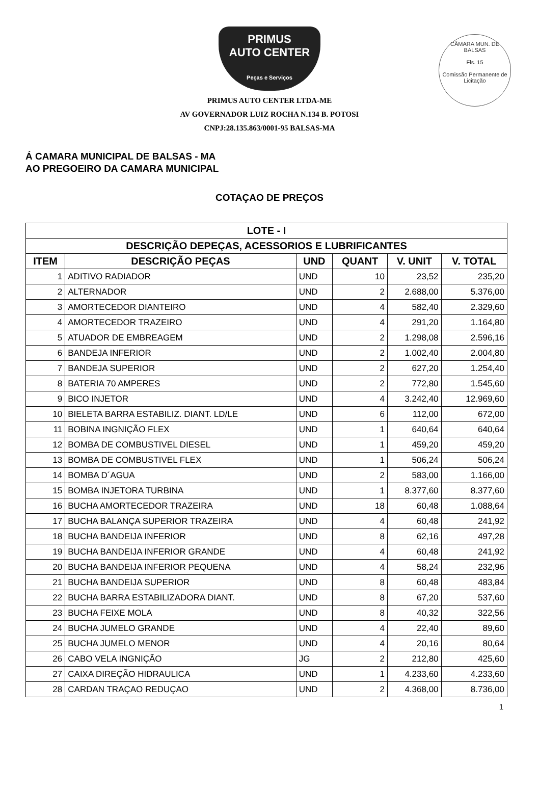CÂMARA MUN. DE BALSAS
Fls. 15
Comissão Permanente de Licitação
PRIMUS
AUTO CENTER
Peças e Serviços
PRIMUS AUTO CENTER LTDA-ME
AV GOVERNADOR LUIZ ROCHA N.134 B. POTOSI
CNPJ:28.135.863/0001-95 BALSAS-MA
Á CAMARA MUNICIPAL DE BALSAS - MA
AO PREGOEIRO DA CAMARA MUNICIPAL
COTAÇAO DE PREÇOS
| LOTE - I | | | | | |
| --- | --- | --- | --- | --- | --- |
| DESCRIÇÃO DEPEÇAS, ACESSORIOS E LUBRIFICANTES | | | | | |
| ITEM | DESCRIÇÃO PEÇAS | UND | QUANT | V. UNIT | V. TOTAL |
| 1 | ADITIVO RADIADOR | UND | 10 | 23,52 | 235,20 |
| 2 | ALTERNADOR | UND | 2 | 2.688,00 | 5.376,00 |
| 3 | AMORTECEDOR DIANTEIRO | UND | 4 | 582,40 | 2.329,60 |
| 4 | AMORTECEDOR TRAZEIRO | UND | 4 | 291,20 | 1.164,80 |
| 5 | ATUADOR DE EMBREAGEM | UND | 2 | 1.298,08 | 2.596,16 |
| 6 | BANDEJA INFERIOR | UND | 2 | 1.002,40 | 2.004,80 |
| 7 | BANDEJA SUPERIOR | UND | 2 | 627,20 | 1.254,40 |
| 8 | BATERIA 70 AMPERES | UND | 2 | 772,80 | 1.545,60 |
| 9 | BICO INJETOR | UND | 4 | 3.242,40 | 12.969,60 |
| 10 | BIELETA BARRA ESTABILIZ. DIANT. LD/LE | UND | 6 | 112,00 | 672,00 |
| 11 | BOBINA INGNIÇÃO FLEX | UND | 1 | 640,64 | 640,64 |
| 12 | BOMBA DE COMBUSTIVEL DIESEL | UND | 1 | 459,20 | 459,20 |
| 13 | BOMBA DE COMBUSTIVEL FLEX | UND | 1 | 506,24 | 506,24 |
| 14 | BOMBA D´AGUA | UND | 2 | 583,00 | 1.166,00 |
| 15 | BOMBA INJETORA TURBINA | UND | 1 | 8.377,60 | 8.377,60 |
| 16 | BUCHA AMORTECEDOR TRAZEIRA | UND | 18 | 60,48 | 1.088,64 |
| 17 | BUCHA BALANÇA SUPERIOR TRAZEIRA | UND | 4 | 60,48 | 241,92 |
| 18 | BUCHA BANDEIJA INFERIOR | UND | 8 | 62,16 | 497,28 |
| 19 | BUCHA BANDEIJA INFERIOR GRANDE | UND | 4 | 60,48 | 241,92 |
| 20 | BUCHA BANDEIJA INFERIOR PEQUENA | UND | 4 | 58,24 | 232,96 |
| 21 | BUCHA BANDEIJA SUPERIOR | UND | 8 | 60,48 | 483,84 |
| 22 | BUCHA BARRA ESTABILIZADORA DIANT. | UND | 8 | 67,20 | 537,60 |
| 23 | BUCHA FEIXE MOLA | UND | 8 | 40,32 | 322,56 |
| 24 | BUCHA JUMELO GRANDE | UND | 4 | 22,40 | 89,60 |
| 25 | BUCHA JUMELO MENOR | UND | 4 | 20,16 | 80,64 |
| 26 | CABO VELA INGNIÇÃO | JG | 2 | 212,80 | 425,60 |
| 27 | CAIXA DIREÇÃO HIDRAULICA | UND | 1 | 4.233,60 | 4.233,60 |
| 28 | CARDAN TRAÇAO REDUÇAO | UND | 2 | 4.368,00 | 8.736,00 |
1